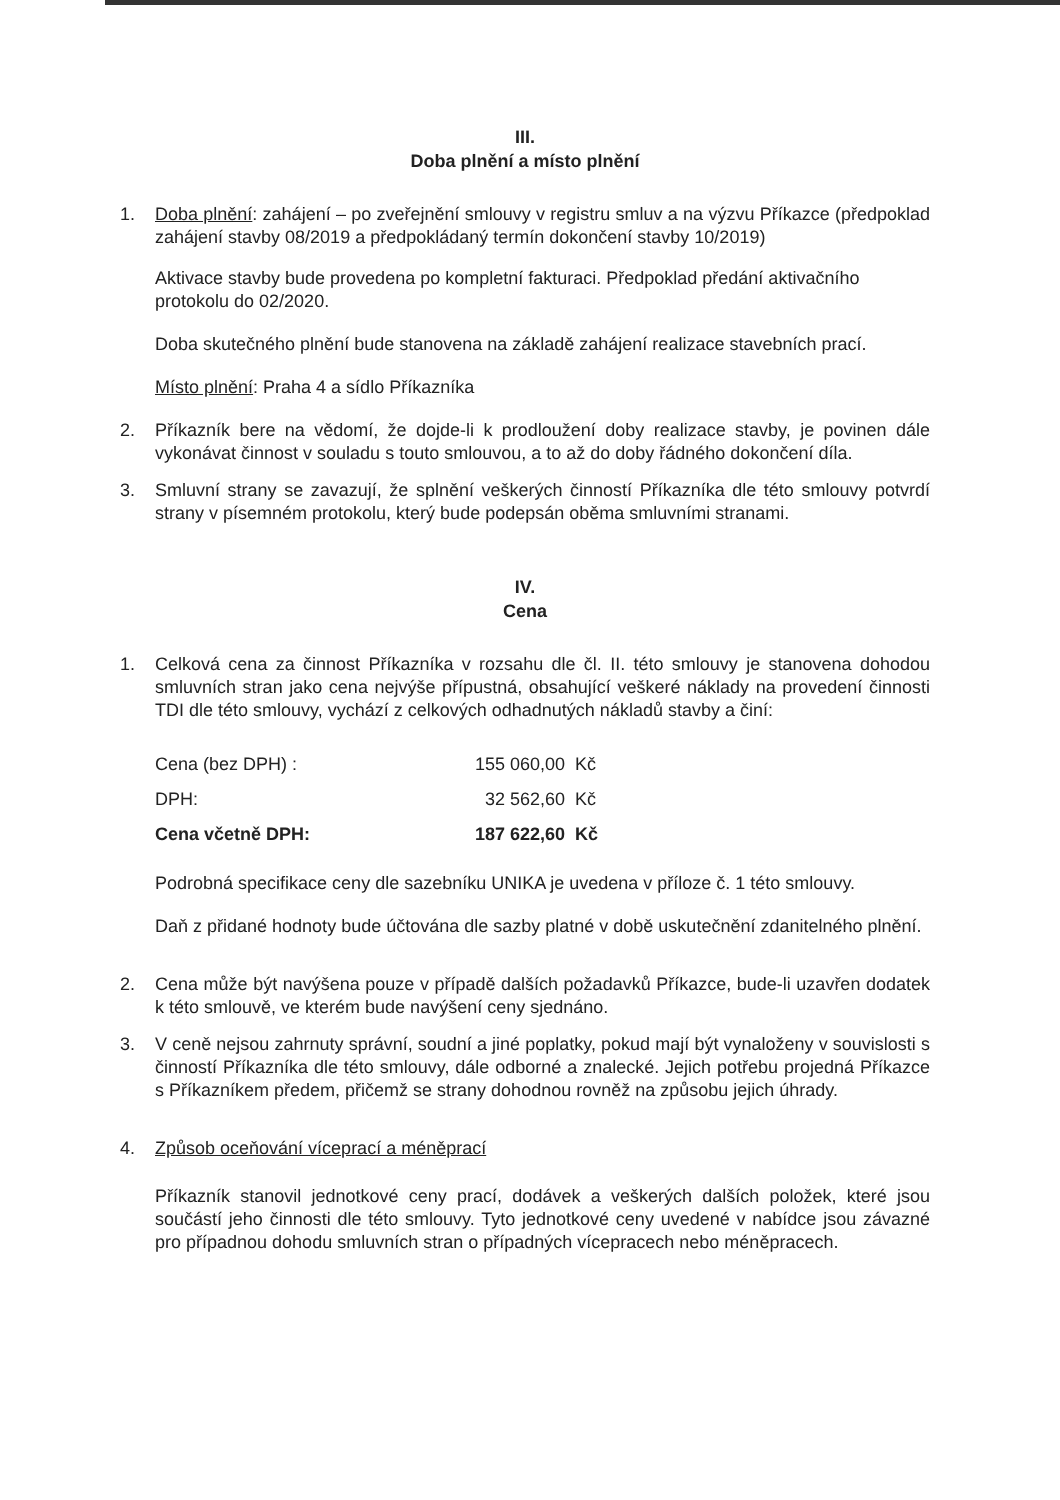III.
Doba plnění a místo plnění
1. Doba plnění: zahájení – po zveřejnění smlouvy v registru smluv a na výzvu Příkazce (předpoklad zahájení stavby 08/2019 a předpokládaný termín dokončení stavby 10/2019)
Aktivace stavby bude provedena po kompletní fakturaci. Předpoklad předání aktivačního protokolu do 02/2020.
Doba skutečného plnění bude stanovena na základě zahájení realizace stavebních prací.
Místo plnění: Praha 4 a sídlo Příkazníka
2. Příkazník bere na vědomí, že dojde-li k prodloužení doby realizace stavby, je povinen dále vykonávat činnost v souladu s touto smlouvou, a to až do doby řádného dokončení díla.
3. Smluvní strany se zavazují, že splnění veškerých činností Příkazníka dle této smlouvy potvrdí strany v písemném protokolu, který bude podepsán oběma smluvními stranami.
IV.
Cena
1. Celková cena za činnost Příkazníka v rozsahu dle čl. II. této smlouvy je stanovena dohodou smluvních stran jako cena nejvýše přípustná, obsahující veškeré náklady na provedení činnosti TDI dle této smlouvy, vychází z celkových odhadnutých nákladů stavby a činí:
| Cena (bez DPH) : | 155 060,00 | Kč |
| DPH: | 32 562,60 | Kč |
| Cena včetně DPH: | 187 622,60 | Kč |
Podrobná specifikace ceny dle sazebníku UNIKA je uvedena v příloze č. 1 této smlouvy.
Daň z přidané hodnoty bude účtována dle sazby platné v době uskutečnění zdanitelného plnění.
2. Cena může být navýšena pouze v případě dalších požadavků Příkazce, bude-li uzavřen dodatek k této smlouvě, ve kterém bude navýšení ceny sjednáno.
3. V ceně nejsou zahrnuty správní, soudní a jiné poplatky, pokud mají být vynaloženy v souvislosti s činností Příkazníka dle této smlouvy, dále odborné a znalecké. Jejich potřebu projedná Příkazce s Příkazníkem předem, přičemž se strany dohodnou rovněž na způsobu jejich úhrady.
4. Způsob oceňování víceprací a méněprací
Příkazník stanovil jednotkové ceny prací, dodávek a veškerých dalších položek, které jsou součástí jeho činnosti dle této smlouvy. Tyto jednotkové ceny uvedené v nabídce jsou závazné pro případnou dohodu smluvních stran o případných vícepracech nebo méněpracech.